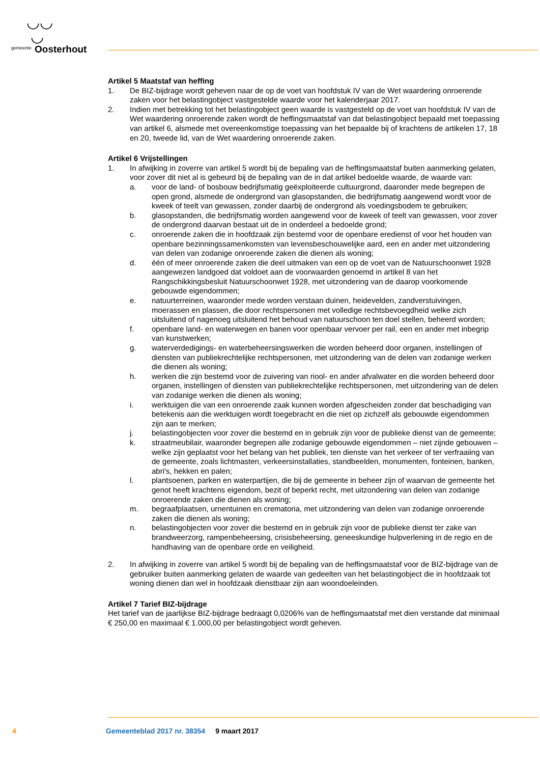◡◡
◡
gemeente Oosterhout
Artikel 5 Maatstaf van heffing
1. De BIZ-bijdrage wordt geheven naar de op de voet van hoofdstuk IV van de Wet waardering onroerende zaken voor het belastingobject vastgestelde waarde voor het kalenderjaar 2017.
2. Indien met betrekking tot het belastingobject geen waarde is vastgesteld op de voet van hoofdstuk IV van de Wet waardering onroerende zaken wordt de heffingsmaatstaf van dat belastingobject bepaald met toepassing van artikel 6, alsmede met overeenkomstige toepassing van het bepaalde bij of krachtens de artikelen 17, 18 en 20, tweede lid, van de Wet waardering onroerende zaken.
Artikel 6 Vrijstellingen
1. In afwijking in zoverre van artikel 5 wordt bij de bepaling van de heffingsmaatstaf buiten aanmerking gelaten, voor zover dit niet al is gebeurd bij de bepaling van de in dat artikel bedoelde waarde, de waarde van:
a. voor de land- of bosbouw bedrijfsmatig geëxploiteerde cultuurgrond, daaronder mede begrepen de open grond, alsmede de ondergrond van glasopstanden, die bedrijfsmatig aangewend wordt voor de kweek of teelt van gewassen, zonder daarbij de ondergrond als voedingsbodem te gebruiken;
b. glasopstanden, die bedrijfsmatig worden aangewend voor de kweek of teelt van gewassen, voor zover de ondergrond daarvan bestaat uit de in onderdeel a bedoelde grond;
c. onroerende zaken die in hoofdzaak zijn bestemd voor de openbare eredienst of voor het houden van openbare bezinningssamenkomsten van levensbeschouwelijke aard, een en ander met uitzondering van delen van zodanige onroerende zaken die dienen als woning;
d. één of meer onroerende zaken die deel uitmaken van een op de voet van de Natuurschoonwet 1928 aangewezen landgoed dat voldoet aan de voorwaarden genoemd in artikel 8 van het Rangschikkingsbesluit Natuurschoonwet 1928, met uitzondering van de daarop voorkomende gebouwde eigendommen;
e. natuurterreinen, waaronder mede worden verstaan duinen, heidevelden, zandverstuivingen, moerassen en plassen, die door rechtspersonen met volledige rechtsbevoegdheid welke zich uitsluitend of nagenoeg uitsluitend het behoud van natuurschoon ten doel stellen, beheerd worden;
f. openbare land- en waterwegen en banen voor openbaar vervoer per rail, een en ander met inbegrip van kunstwerken;
g. waterverdedigings- en waterbeheersingswerken die worden beheerd door organen, instellingen of diensten van publiekrechtelijke rechtspersonen, met uitzondering van de delen van zodanige werken die dienen als woning;
h. werken die zijn bestemd voor de zuivering van riool- en ander afvalwater en die worden beheerd door organen, instellingen of diensten van publiekrechtelijke rechtspersonen, met uitzondering van de delen van zodanige werken die dienen als woning;
i. werktuigen die van een onroerende zaak kunnen worden afgescheiden zonder dat beschadiging van betekenis aan die werktuigen wordt toegebracht en die niet op zichzelf als gebouwde eigendommen zijn aan te merken;
j. belastingobjecten voor zover die bestemd en in gebruik zijn voor de publieke dienst van de gemeente;
k. straatmeubilair, waaronder begrepen alle zodanige gebouwde eigendommen – niet zijnde gebouwen – welke zijn geplaatst voor het belang van het publiek, ten dienste van het verkeer of ter verfraaiing van de gemeente, zoals lichtmasten, verkeersinstallaties, standbeelden, monumenten, fonteinen, banken, abri's, hekken en palen;
l. plantsoenen, parken en waterpartijen, die bij de gemeente in beheer zijn of waarvan de gemeente het genot heeft krachtens eigendom, bezit of beperkt recht, met uitzondering van delen van zodanige onroerende zaken die dienen als woning;
m. begraafplaatsen, urnentuinen en crematoria, met uitzondering van delen van zodanige onroerende zaken die dienen als woning;
n. belastingobjecten voor zover die bestemd en in gebruik zijn voor de publieke dienst ter zake van brandweerzorg, rampenbeheersing, crisisbeheersing, geneeskundige hulpverlening in de regio en de handhaving van de openbare orde en veiligheid.
2. In afwijking in zoverre van artikel 5 wordt bij de bepaling van de heffingsmaatstaf voor de BIZ-bijdrage van de gebruiker buiten aanmerking gelaten de waarde van gedeelten van het belastingobject die in hoofdzaak tot woning dienen dan wel in hoofdzaak dienstbaar zijn aan woondoeleinden.
Artikel 7 Tarief BIZ-bijdrage
Het tarief van de jaarlijkse BIZ-bijdrage bedraagt 0,0206% van de heffingsmaatstaf met dien verstande dat minimaal € 250,00 en maximaal € 1.000,00 per belastingobject wordt geheven.
4 Gemeenteblad 2017 nr. 38354 9 maart 2017